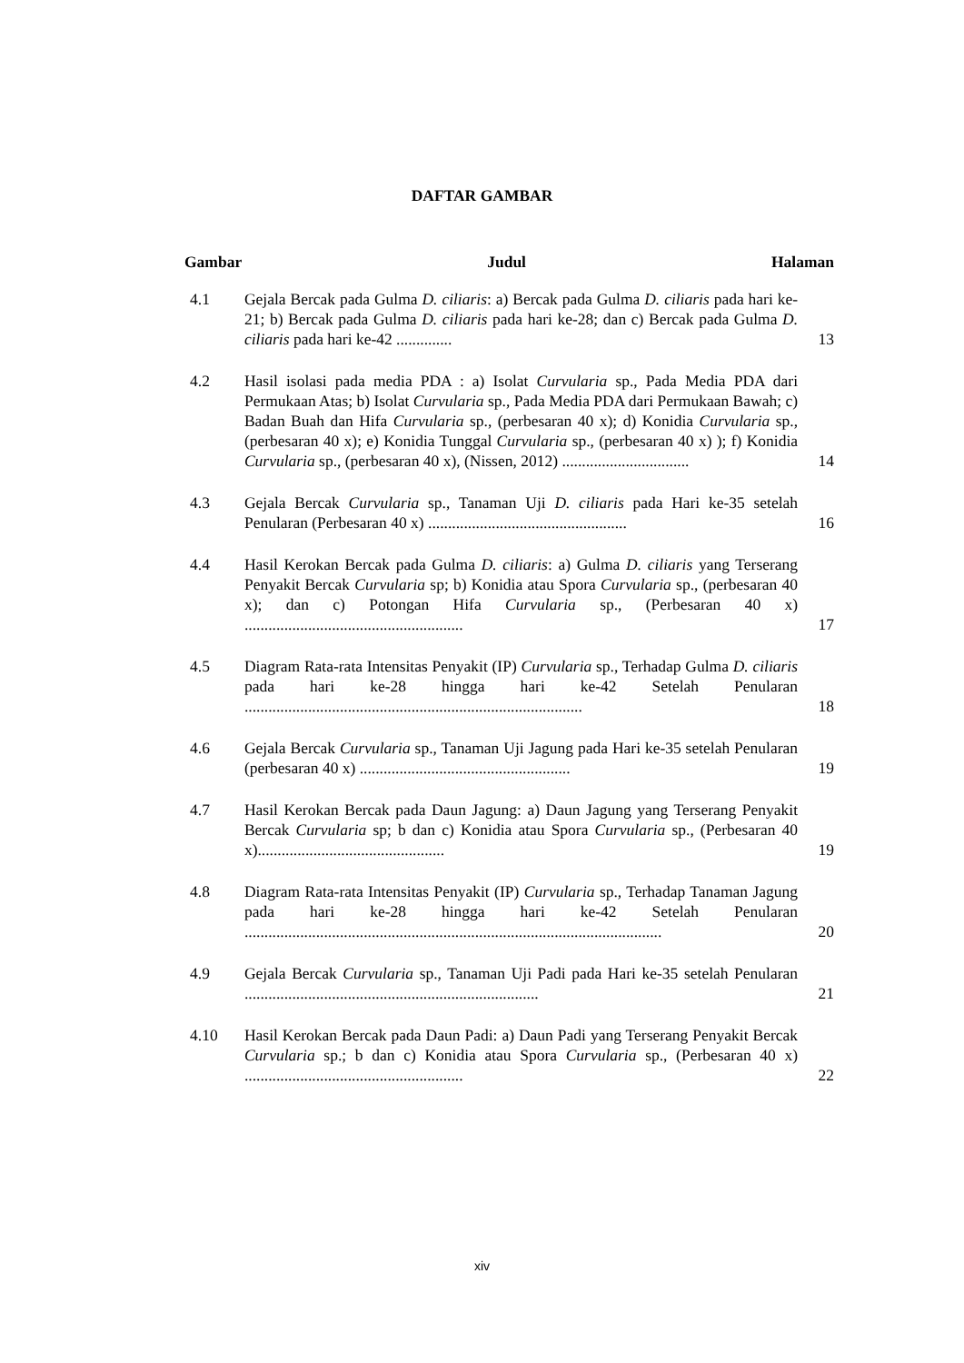DAFTAR GAMBAR
Gambar Judul Halaman
4.1 Gejala Bercak pada Gulma D. ciliaris: a) Bercak pada Gulma D. ciliaris pada hari ke-21; b) Bercak pada Gulma D. ciliaris pada hari ke-28; dan c) Bercak pada Gulma D. ciliaris pada hari ke-42 ..............
13
4.2 Hasil isolasi pada media PDA : a) Isolat Curvularia sp., Pada Media PDA dari Permukaan Atas; b) Isolat Curvularia sp., Pada Media PDA dari Permukaan Bawah; c) Badan Buah dan Hifa Curvularia sp., (perbesaran 40 x); d) Konidia Curvularia sp., (perbesaran 40 x); e) Konidia Tunggal Curvularia sp., (perbesaran 40 x) ); f) Konidia Curvularia sp., (perbesaran 40 x), (Nissen, 2012) ................................
14
4.3 Gejala Bercak Curvularia sp., Tanaman Uji D. ciliaris pada Hari ke-35 setelah Penularan (Perbesaran 40 x) ..................................................
16
4.4 Hasil Kerokan Bercak pada Gulma D. ciliaris: a) Gulma D. ciliaris yang Terserang Penyakit Bercak Curvularia sp; b) Konidia atau Spora Curvularia sp., (perbesaran 40 x); dan c) Potongan Hifa Curvularia sp., (Perbesaran 40 x) .......................................................
17
4.5 Diagram Rata-rata Intensitas Penyakit (IP) Curvularia sp., Terhadap Gulma D. ciliaris pada hari ke-28 hingga hari ke-42 Setelah Penularan .....................................................................................
18
4.6 Gejala Bercak Curvularia sp., Tanaman Uji Jagung pada Hari ke-35 setelah Penularan (perbesaran 40 x) .....................................................
19
4.7 Hasil Kerokan Bercak pada Daun Jagung: a) Daun Jagung yang Terserang Penyakit Bercak Curvularia sp; b dan c) Konidia atau Spora Curvularia sp., (Perbesaran 40 x)...............................................
19
4.8 Diagram Rata-rata Intensitas Penyakit (IP) Curvularia sp., Terhadap Tanaman Jagung pada hari ke-28 hingga hari ke-42 Setelah Penularan .........................................................................................................
20
4.9 Gejala Bercak Curvularia sp., Tanaman Uji Padi pada Hari ke-35 setelah Penularan ..........................................................................
21
4.10 Hasil Kerokan Bercak pada Daun Padi: a) Daun Padi yang Terserang Penyakit Bercak Curvularia sp.; b dan c) Konidia atau Spora Curvularia sp., (Perbesaran 40 x) .......................................................
22
xiv